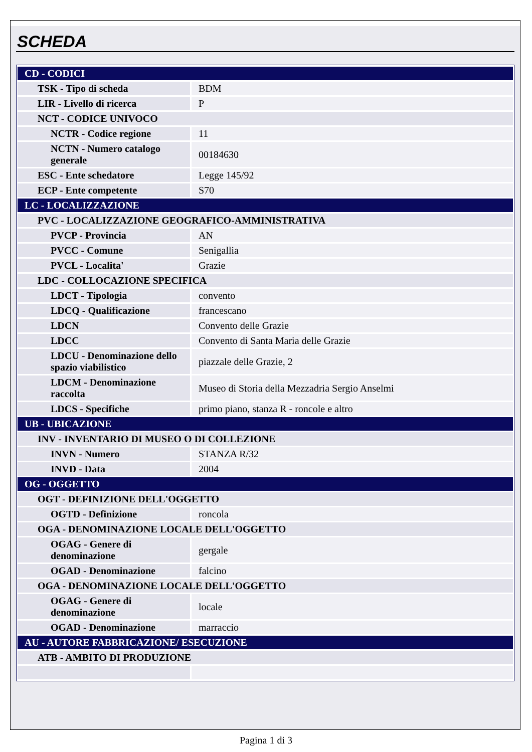SCHEDA
| CD - CODICI | |
| TSK - Tipo di scheda | BDM |
| LIR - Livello di ricerca | P |
| NCT - CODICE UNIVOCO | |
| NCTR - Codice regione | 11 |
| NCTN - Numero catalogo generale | 00184630 |
| ESC - Ente schedatore | Legge 145/92 |
| ECP - Ente competente | S70 |
| LC - LOCALIZZAZIONE | |
| PVC - LOCALIZZAZIONE GEOGRAFICO-AMMINISTRATIVA | |
| PVCP - Provincia | AN |
| PVCC - Comune | Senigallia |
| PVCL - Localita' | Grazie |
| LDC - COLLOCAZIONE SPECIFICA | |
| LDCT - Tipologia | convento |
| LDCQ - Qualificazione | francescano |
| LDCN | Convento delle Grazie |
| LDCC | Convento di Santa Maria delle Grazie |
| LDCU - Denominazione dello spazio viabilistico | piazzale delle Grazie, 2 |
| LDCM - Denominazione raccolta | Museo di Storia della Mezzadria Sergio Anselmi |
| LDCS - Specifiche | primo piano, stanza R - roncole e altro |
| UB - UBICAZIONE | |
| INV - INVENTARIO DI MUSEO O DI COLLEZIONE | |
| INVN - Numero | STANZA R/32 |
| INVD - Data | 2004 |
| OG - OGGETTO | |
| OGT - DEFINIZIONE DELL'OGGETTO | |
| OGTD - Definizione | roncola |
| OGA - DENOMINAZIONE LOCALE DELL'OGGETTO | |
| OGAG - Genere di denominazione | gergale |
| OGAD - Denominazione | falcino |
| OGA - DENOMINAZIONE LOCALE DELL'OGGETTO | |
| OGAG - Genere di denominazione | locale |
| OGAD - Denominazione | marraccio |
| AU - AUTORE FABBRICAZIONE/ ESECUZIONE | |
| ATB - AMBITO DI PRODUZIONE | |
Pagina 1 di 3